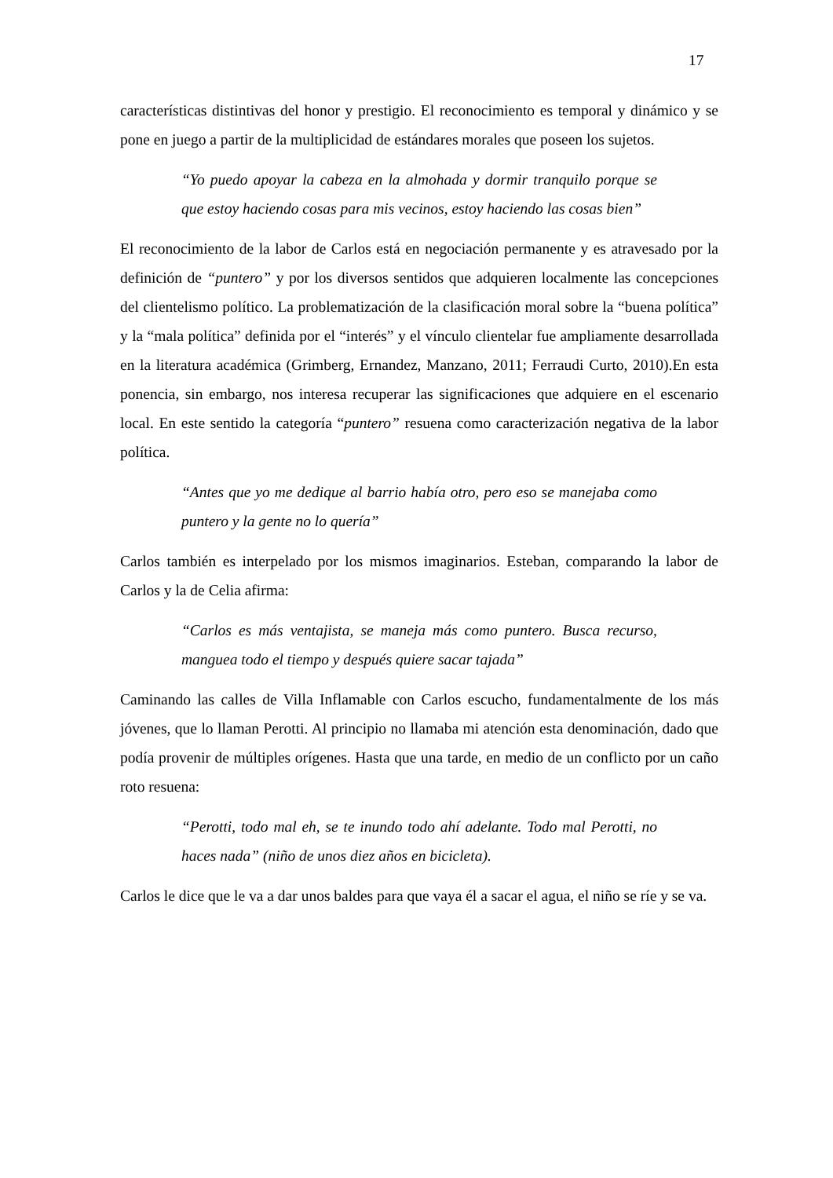17
características distintivas del honor y prestigio. El reconocimiento es temporal y dinámico y se pone en juego a partir de la multiplicidad de estándares morales que poseen los sujetos.
“Yo puedo apoyar la cabeza en la almohada y dormir tranquilo porque se que estoy haciendo cosas para mis vecinos, estoy haciendo las cosas bien”
El reconocimiento de la labor de Carlos está en negociación permanente y es atravesado por la definición de “puntero” y por los diversos sentidos que adquieren localmente las concepciones del clientelismo político. La problematización de la clasificación moral sobre la “buena política” y la “mala política” definida por el “interés” y el vínculo clientelar fue ampliamente desarrollada en la literatura académica (Grimberg, Ernandez, Manzano, 2011; Ferraudi Curto, 2010).En esta ponencia, sin embargo, nos interesa recuperar las significaciones que adquiere en el escenario local. En este sentido la categoría “puntero” resuena como caracterización negativa de la labor política.
“Antes que yo me dedique al barrio había otro, pero eso se manejaba como puntero y la gente no lo quería”
Carlos también es interpelado por los mismos imaginarios. Esteban, comparando la labor de Carlos y la de Celia afirma:
“Carlos es más ventajista, se maneja más como puntero. Busca recurso, manguea todo el tiempo y después quiere sacar tajada”
Caminando las calles de Villa Inflamable con Carlos escucho, fundamentalmente de los más jóvenes, que lo llaman Perotti. Al principio no llamaba mi atención esta denominación, dado que podía provenir de múltiples orígenes. Hasta que una tarde, en medio de un conflicto por un caño roto resuena:
“Perotti, todo mal eh, se te inundo todo ahí adelante. Todo mal Perotti, no haces nada” (niño de unos diez años en bicicleta).
Carlos le dice que le va a dar unos baldes para que vaya él a sacar el agua, el niño se ríe y se va.